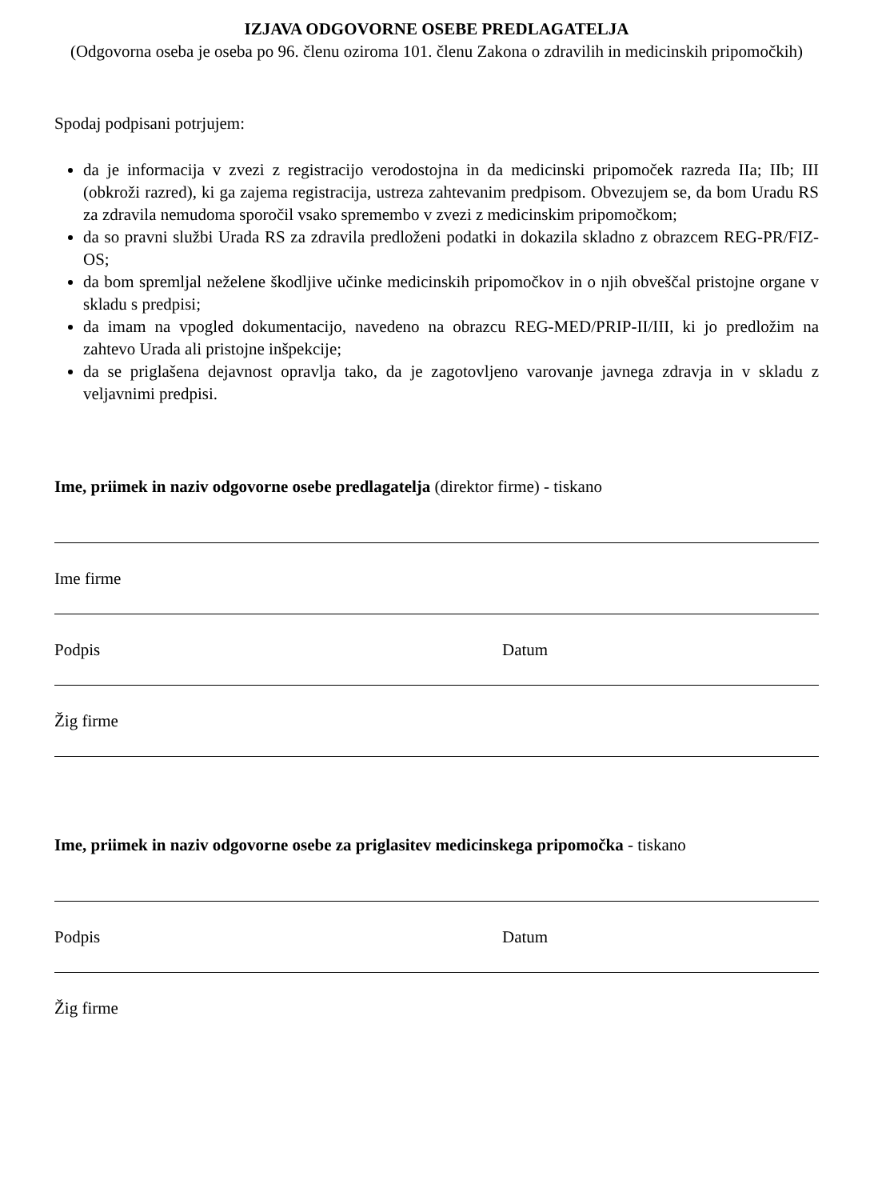IZJAVA ODGOVORNE OSEBE PREDLAGATELJA
(Odgovorna oseba je oseba po 96. členu oziroma 101. členu Zakona o zdravilih in medicinskih pripomočkih)
Spodaj podpisani potrjujem:
da je informacija v zvezi z registracijo verodostojna in da medicinski pripomoček razreda IIa; IIb; III (obkroži razred), ki ga zajema registracija, ustreza zahtevanim predpisom. Obvezujem se, da bom Uradu RS za zdravila nemudoma sporočil vsako spremembo v zvezi z medicinskim pripomočkom;
da so pravni službi Urada RS za zdravila predloženi podatki in dokazila skladno z obrazcem REG-PR/FIZ-OS;
da bom spremljal neželene škodljive učinke medicinskih pripomočkov in o njih obveščal pristojne organe v skladu s predpisi;
da imam na vpogled dokumentacijo, navedeno na obrazcu REG-MED/PRIP-II/III, ki jo predložim na zahtevo Urada ali pristojne inšpekcije;
da se priglašena dejavnost opravlja tako, da je zagotovljeno varovanje javnega zdravja in v skladu z veljavnimi predpisi.
Ime, priimek in naziv odgovorne osebe predlagatelja (direktor firme) - tiskano
Ime firme
Podpis Datum
Žig firme
Ime, priimek in naziv odgovorne osebe za priglasitev medicinskega pripomočka - tiskano
Podpis Datum
Žig firme